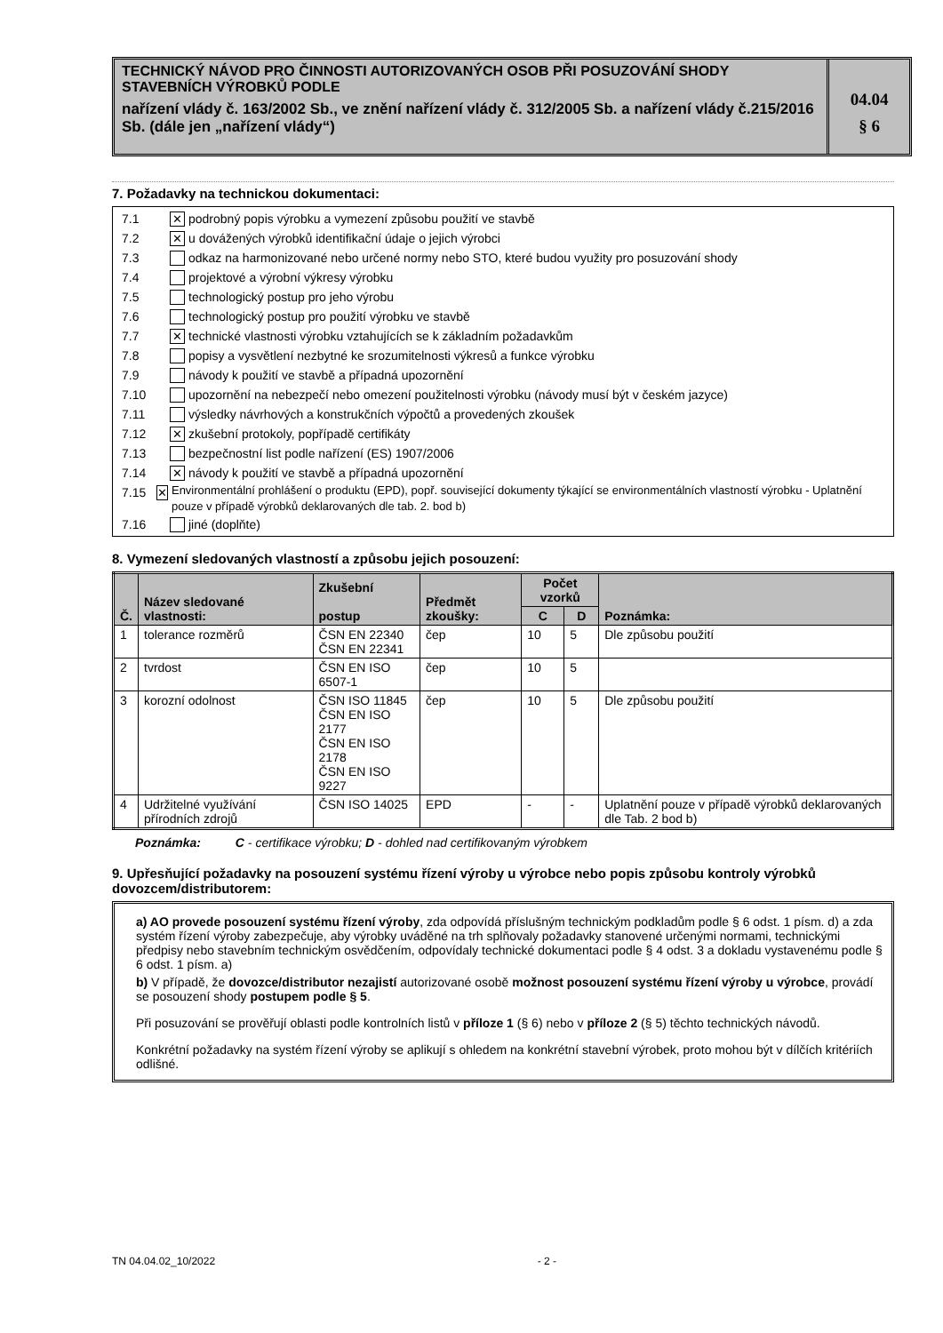TECHNICKÝ NÁVOD PRO ČINNOSTI AUTORIZOVANÝCH OSOB PŘI POSUZOVÁNÍ SHODY STAVEBNÍCH VÝROBKŮ PODLE
nařízení vlády č. 163/2002 Sb., ve znění nařízení vlády č. 312/2005 Sb. a nařízení vlády č.215/2016 Sb. (dále jen „nařízení vlády“)
04.04
§ 6
7. Požadavky na technickou dokumentaci:
7.1 ✕ podrobný popis výrobku a vymezení způsobu použití ve stavbě
7.2 ✕ u dovážených výrobků identifikační údaje o jejich výrobci
7.3 odkaz na harmonizované nebo určené normy nebo STO, které budou využity pro posuzování shody
7.4 projektové a výrobní výkresy výrobku
7.5 technologický postup pro jeho výrobu
7.6 technologický postup pro použití výrobku ve stavbě
7.7 ✕ technické vlastnosti výrobku vztahujících se k základním požadavkům
7.8 popisy a vysvětlení nezbytné ke srozumitelnosti výkresů a funkce výrobku
7.9 návody k použití ve stavbě a případná upozornění
7.10 upozornění na nebezpečí nebo omezení použitelnosti výrobku (návody musí být v českém jazyce)
7.11 výsledky návrhových a konstrukčních výpočtů a provedených zkoušek
7.12 ✕ zkušební protokoly, popřípadě certifikáty
7.13 bezpečnostní list podle nařízení (ES) 1907/2006
7.14 ✕ návody k použití ve stavbě a případná upozornění
7.15 ✕ Environmentální prohlášení o produktu (EPD), popř. související dokumenty týkající se environmentálních vlastností výrobku - Uplatnění pouze v případě výrobků deklarovaných dle tab. 2. bod b)
7.16 jiné (doplňte)
8. Vymezení sledovaných vlastností a způsobu jejich posouzení:
| Č. | Název sledované vlastnosti: | Zkušební postup | Předmět zkoušky: | Počet vzorků | | Poznámka: |
| --- | --- | --- | --- | --- | --- | --- |
| | | | | C | D | |
| 1 | tolerance rozměrů | ČSN EN 22340 ČSN EN 22341 | čep | 10 | 5 | Dle způsobu použití |
| 2 | tvrdost | ČSN EN ISO 6507-1 | čep | 10 | 5 | |
| 3 | korozní odolnost | ČSN ISO 11845 ČSN EN ISO 2177 ČSN EN ISO 2178 ČSN EN ISO 9227 | čep | 10 | 5 | Dle způsobu použití |
| 4 | Udržitelné využívání přírodních zdrojů | ČSN ISO 14025 | EPD | - | - | Uplatnění pouze v případě výrobků deklarovaných dle Tab. 2 bod b) |
Poznámka: C - certifikace výrobku; D - dohled nad certifikovaným výrobkem
9. Upřesňující požadavky na posouzení systému řízení výroby u výrobce nebo popis způsobu kontroly výrobků dovozcem/distributorem:
a) AO provede posouzení systému řízení výroby, zda odpovídá příslušným technickým podkladům podle § 6 odst. 1 písm. d) a zda systém řízení výroby zabezpečuje, aby výrobky uváděné na trh splňovaly požadavky stanovené určenými normami, technickými předpisy nebo stavebním technickým osvědčením, odpovídaly technické dokumentaci podle § 4 odst. 3 a dokladu vystavenému podle § 6 odst. 1 písm. a)
b) V případě, že dovozce/distributor nezajistí autorizované osobě možnost posouzení systému řízení výroby u výrobce, provádí se posouzení shody postupem podle § 5.
Při posuzování se prověřují oblasti podle kontrolních listů v příloze 1 (§ 6) nebo v příloze 2 (§ 5) těchto technických návodů.
Konkrétní požadavky na systém řízení výroby se aplikují s ohledem na konkrétní stavební výrobek, proto mohou být v dílčích kritériích odlišné.
TN 04.04.02_10/2022 - 2 -